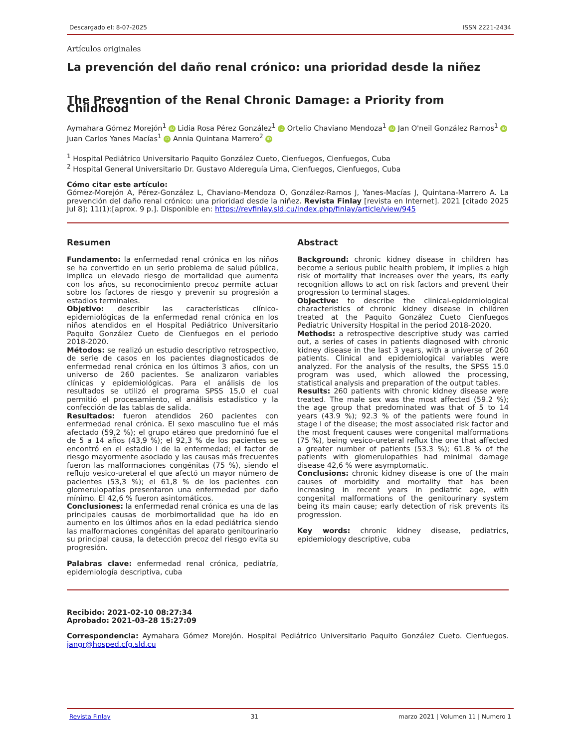Descargado el: 8-07-2025 ISSN 2221-2434
Artículos originales
La prevención del daño renal crónico: una prioridad desde la niñez
The Prevention of the Renal Chronic Damage: a Priority from Childhood
Aymahara Gómez Morejón<sup>1</sup> iD Lidia Rosa Pérez González<sup>1</sup> iD Ortelio Chaviano Mendoza<sup>1</sup> iD Jan O'neil González Ramos<sup>1</sup> iD
Juan Carlos Yanes Macías<sup>1</sup> iD Annia Quintana Marrero<sup>2</sup> iD
<sup>1</sup> Hospital Pediátrico Universitario Paquito González Cueto, Cienfuegos, Cienfuegos, Cuba
<sup>2</sup> Hospital General Universitario Dr. Gustavo Aldereguía Lima, Cienfuegos, Cienfuegos, Cuba
Cómo citar este artículo:
Gómez-Morejón A, Pérez-González L, Chaviano-Mendoza O, González-Ramos J, Yanes-Macías J, Quintana-Marrero A. La prevención del daño renal crónico: una prioridad desde la niñez. Revista Finlay [revista en Internet]. 2021 [citado 2025 Jul 8]; 11(1):[aprox. 9 p.]. Disponible en: https://revfinlay.sld.cu/index.php/finlay/article/view/945
Resumen
Fundamento: la enfermedad renal crónica en los niños se ha convertido en un serio problema de salud pública, implica un elevado riesgo de mortalidad que aumenta con los años, su reconocimiento precoz permite actuar sobre los factores de riesgo y prevenir su progresión a estadios terminales.
Objetivo: describir las características clínico-epidemiológicas de la enfermedad renal crónica en los niños atendidos en el Hospital Pediátrico Universitario Paquito González Cueto de Cienfuegos en el periodo 2018-2020.
Métodos: se realizó un estudio descriptivo retrospectivo, de serie de casos en los pacientes diagnosticados de enfermedad renal crónica en los últimos 3 años, con un universo de 260 pacientes. Se analizaron variables clínicas y epidemiológicas. Para el análisis de los resultados se utilizó el programa SPSS 15,0 el cual permitió el procesamiento, el análisis estadístico y la confección de las tablas de salida.
Resultados: fueron atendidos 260 pacientes con enfermedad renal crónica. El sexo masculino fue el más afectado (59,2 %); el grupo etáreo que predominó fue el de 5 a 14 años (43,9 %); el 92,3 % de los pacientes se encontró en el estadio I de la enfermedad; el factor de riesgo mayormente asociado y las causas más frecuentes fueron las malformaciones congénitas (75 %), siendo el reflujo vesico-ureteral el que afectó un mayor número de pacientes (53,3 %); el 61,8 % de los pacientes con glomerulopatías presentaron una enfermedad por daño mínimo. El 42,6 % fueron asintomáticos.
Conclusiones: la enfermedad renal crónica es una de las principales causas de morbimortalidad que ha ido en aumento en los últimos años en la edad pediátrica siendo las malformaciones congénitas del aparato genitourinario su principal causa, la detección precoz del riesgo evita su progresión.
Palabras clave: enfermedad renal crónica, pediatría, epidemiología descriptiva, cuba
Abstract
Background: chronic kidney disease in children has become a serious public health problem, it implies a high risk of mortality that increases over the years, its early recognition allows to act on risk factors and prevent their progression to terminal stages.
Objective: to describe the clinical-epidemiological characteristics of chronic kidney disease in children treated at the Paquito González Cueto Cienfuegos Pediatric University Hospital in the period 2018-2020.
Methods: a retrospective descriptive study was carried out, a series of cases in patients diagnosed with chronic kidney disease in the last 3 years, with a universe of 260 patients. Clinical and epidemiological variables were analyzed. For the analysis of the results, the SPSS 15.0 program was used, which allowed the processing, statistical analysis and preparation of the output tables.
Results: 260 patients with chronic kidney disease were treated. The male sex was the most affected (59.2 %); the age group that predominated was that of 5 to 14 years (43.9 %); 92.3 % of the patients were found in stage I of the disease; the most associated risk factor and the most frequent causes were congenital malformations (75 %), being vesico-ureteral reflux the one that affected a greater number of patients (53.3 %); 61.8 % of the patients with glomerulopathies had minimal damage disease 42,6 % were asymptomatic.
Conclusions: chronic kidney disease is one of the main causes of morbidity and mortality that has been increasing in recent years in pediatric age, with congenital malformations of the genitourinary system being its main cause; early detection of risk prevents its progression.
Key words: chronic kidney disease, pediatrics, epidemiology descriptive, cuba
Recibido: 2021-02-10 08:27:34
Aprobado: 2021-03-28 15:27:09
Correspondencia: Aymahara Gómez Morejón. Hospital Pediátrico Universitario Paquito González Cueto. Cienfuegos. jangr@hosped.cfg.sld.cu
Revista Finlay 31 marzo 2021 | Volumen 11 | Numero 1